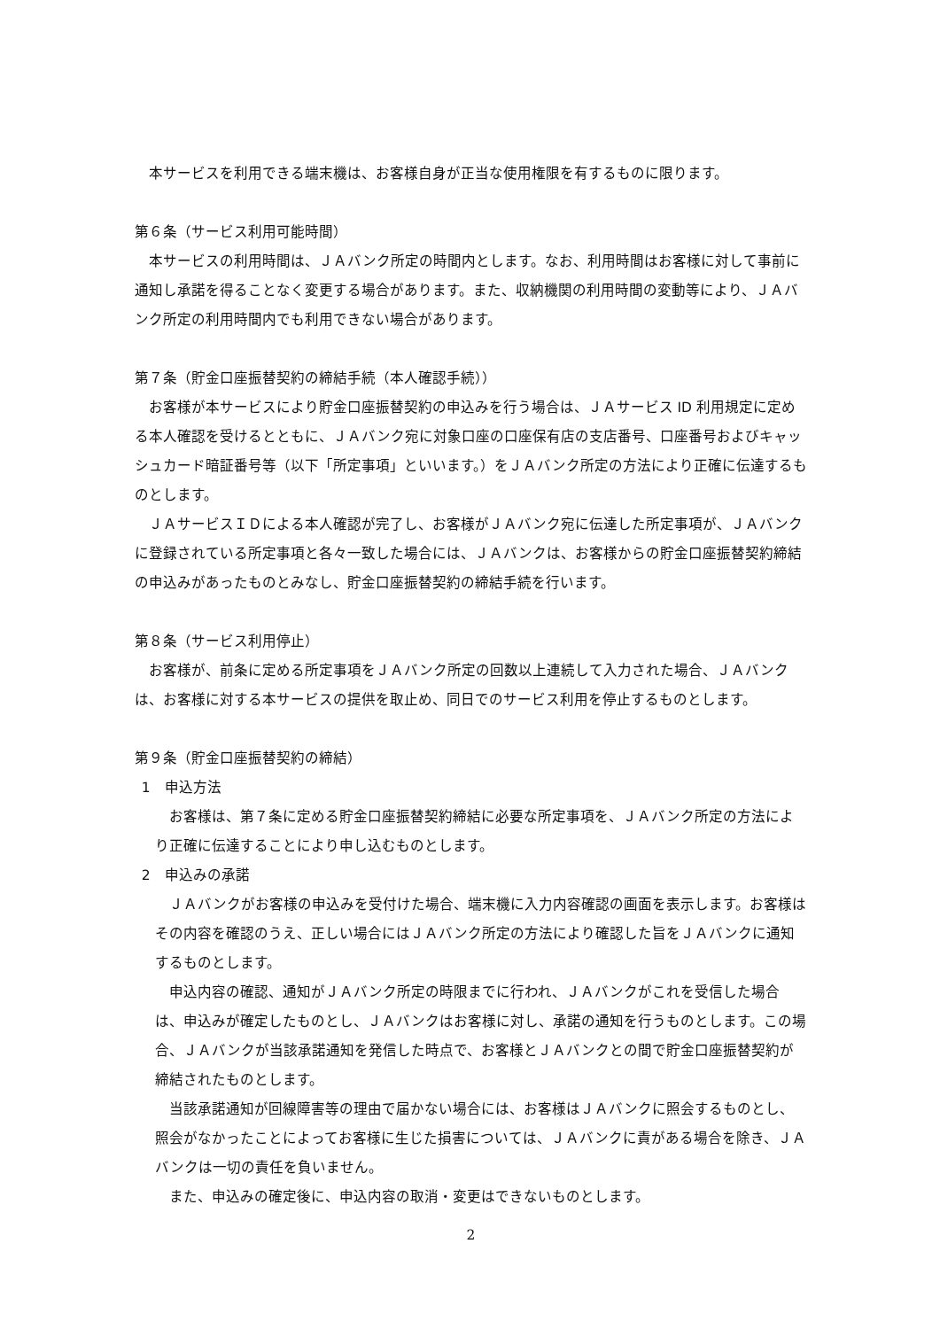本サービスを利用できる端末機は、お客様自身が正当な使用権限を有するものに限ります。
第６条（サービス利用可能時間）
本サービスの利用時間は、ＪＡバンク所定の時間内とします。なお、利用時間はお客様に対して事前に通知し承諾を得ることなく変更する場合があります。また、収納機関の利用時間の変動等により、ＪＡバンク所定の利用時間内でも利用できない場合があります。
第７条（貯金口座振替契約の締結手続（本人確認手続））
お客様が本サービスにより貯金口座振替契約の申込みを行う場合は、ＪＡサービス ID 利用規定に定める本人確認を受けるとともに、ＪＡバンク宛に対象口座の口座保有店の支店番号、口座番号およびキャッシュカード暗証番号等（以下「所定事項」といいます。）をＪＡバンク所定の方法により正確に伝達するものとします。
ＪＡサービスＩＤによる本人確認が完了し、お客様がＪＡバンク宛に伝達した所定事項が、ＪＡバンクに登録されている所定事項と各々一致した場合には、ＪＡバンクは、お客様からの貯金口座振替契約締結の申込みがあったものとみなし、貯金口座振替契約の締結手続を行います。
第８条（サービス利用停止）
お客様が、前条に定める所定事項をＪＡバンク所定の回数以上連続して入力された場合、ＪＡバンクは、お客様に対する本サービスの提供を取止め、同日でのサービス利用を停止するものとします。
第９条（貯金口座振替契約の締結）
1　申込方法
お客様は、第７条に定める貯金口座振替契約締結に必要な所定事項を、ＪＡバンク所定の方法により正確に伝達することにより申し込むものとします。
2　申込みの承諾
ＪＡバンクがお客様の申込みを受付けた場合、端末機に入力内容確認の画面を表示します。お客様はその内容を確認のうえ、正しい場合にはＪＡバンク所定の方法により確認した旨をＪＡバンクに通知するものとします。
申込内容の確認、通知がＪＡバンク所定の時限までに行われ、ＪＡバンクがこれを受信した場合は、申込みが確定したものとし、ＪＡバンクはお客様に対し、承諾の通知を行うものとします。この場合、ＪＡバンクが当該承諾通知を発信した時点で、お客様とＪＡバンクとの間で貯金口座振替契約が締結されたものとします。
当該承諾通知が回線障害等の理由で届かない場合には、お客様はＪＡバンクに照会するものとし、照会がなかったことによってお客様に生じた損害については、ＪＡバンクに責がある場合を除き、ＪＡバンクは一切の責任を負いません。
また、申込みの確定後に、申込内容の取消・変更はできないものとします。
2